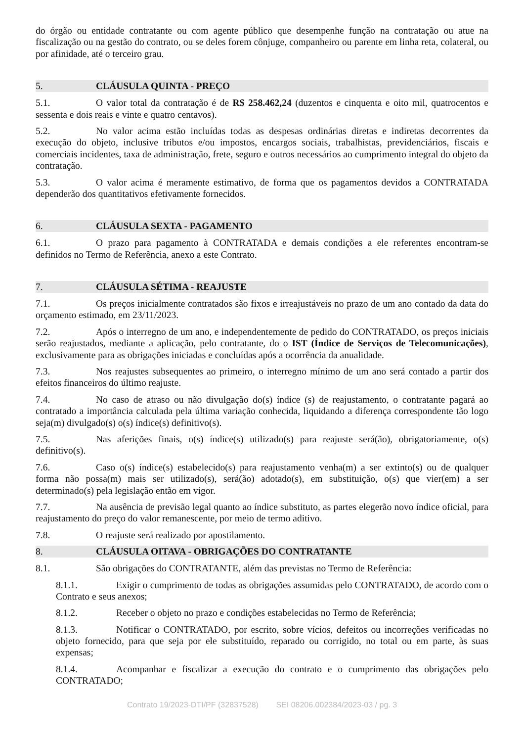do órgão ou entidade contratante ou com agente público que desempenhe função na contratação ou atue na fiscalização ou na gestão do contrato, ou se deles forem cônjuge, companheiro ou parente em linha reta, colateral, ou por afinidade, até o terceiro grau.
5. CLÁUSULA QUINTA - PREÇO
5.1. O valor total da contratação é de R$ 258.462,24 (duzentos e cinquenta e oito mil, quatrocentos e sessenta e dois reais e vinte e quatro centavos).
5.2. No valor acima estão incluídas todas as despesas ordinárias diretas e indiretas decorrentes da execução do objeto, inclusive tributos e/ou impostos, encargos sociais, trabalhistas, previdenciários, fiscais e comerciais incidentes, taxa de administração, frete, seguro e outros necessários ao cumprimento integral do objeto da contratação.
5.3. O valor acima é meramente estimativo, de forma que os pagamentos devidos a CONTRATADA dependerão dos quantitativos efetivamente fornecidos.
6. CLÁUSULA SEXTA - PAGAMENTO
6.1. O prazo para pagamento à CONTRATADA e demais condições a ele referentes encontram-se definidos no Termo de Referência, anexo a este Contrato.
7. CLÁUSULA SÉTIMA - REAJUSTE
7.1. Os preços inicialmente contratados são fixos e irreajustáveis no prazo de um ano contado da data do orçamento estimado, em 23/11/2023.
7.2. Após o interregno de um ano, e independentemente de pedido do CONTRATADO, os preços iniciais serão reajustados, mediante a aplicação, pelo contratante, do o IST (Índice de Serviços de Telecomunicações), exclusivamente para as obrigações iniciadas e concluídas após a ocorrência da anualidade.
7.3. Nos reajustes subsequentes ao primeiro, o interregno mínimo de um ano será contado a partir dos efeitos financeiros do último reajuste.
7.4. No caso de atraso ou não divulgação do(s) índice (s) de reajustamento, o contratante pagará ao contratado a importância calculada pela última variação conhecida, liquidando a diferença correspondente tão logo seja(m) divulgado(s) o(s) índice(s) definitivo(s).
7.5. Nas aferições finais, o(s) índice(s) utilizado(s) para reajuste será(ão), obrigatoriamente, o(s) definitivo(s).
7.6. Caso o(s) índice(s) estabelecido(s) para reajustamento venha(m) a ser extinto(s) ou de qualquer forma não possa(m) mais ser utilizado(s), será(ão) adotado(s), em substituição, o(s) que vier(em) a ser determinado(s) pela legislação então em vigor.
7.7. Na ausência de previsão legal quanto ao índice substituto, as partes elegerão novo índice oficial, para reajustamento do preço do valor remanescente, por meio de termo aditivo.
7.8. O reajuste será realizado por apostilamento.
8. CLÁUSULA OITAVA - OBRIGAÇÕES DO CONTRATANTE
8.1. São obrigações do CONTRATANTE, além das previstas no Termo de Referência:
8.1.1. Exigir o cumprimento de todas as obrigações assumidas pelo CONTRATADO, de acordo com o Contrato e seus anexos;
8.1.2. Receber o objeto no prazo e condições estabelecidas no Termo de Referência;
8.1.3. Notificar o CONTRATADO, por escrito, sobre vícios, defeitos ou incorreções verificadas no objeto fornecido, para que seja por ele substituído, reparado ou corrigido, no total ou em parte, às suas expensas;
8.1.4. Acompanhar e fiscalizar a execução do contrato e o cumprimento das obrigações pelo CONTRATADO;
Contrato 19/2023-DTI/PF (32837528) SEI 08206.002384/2023-03 / pg. 3